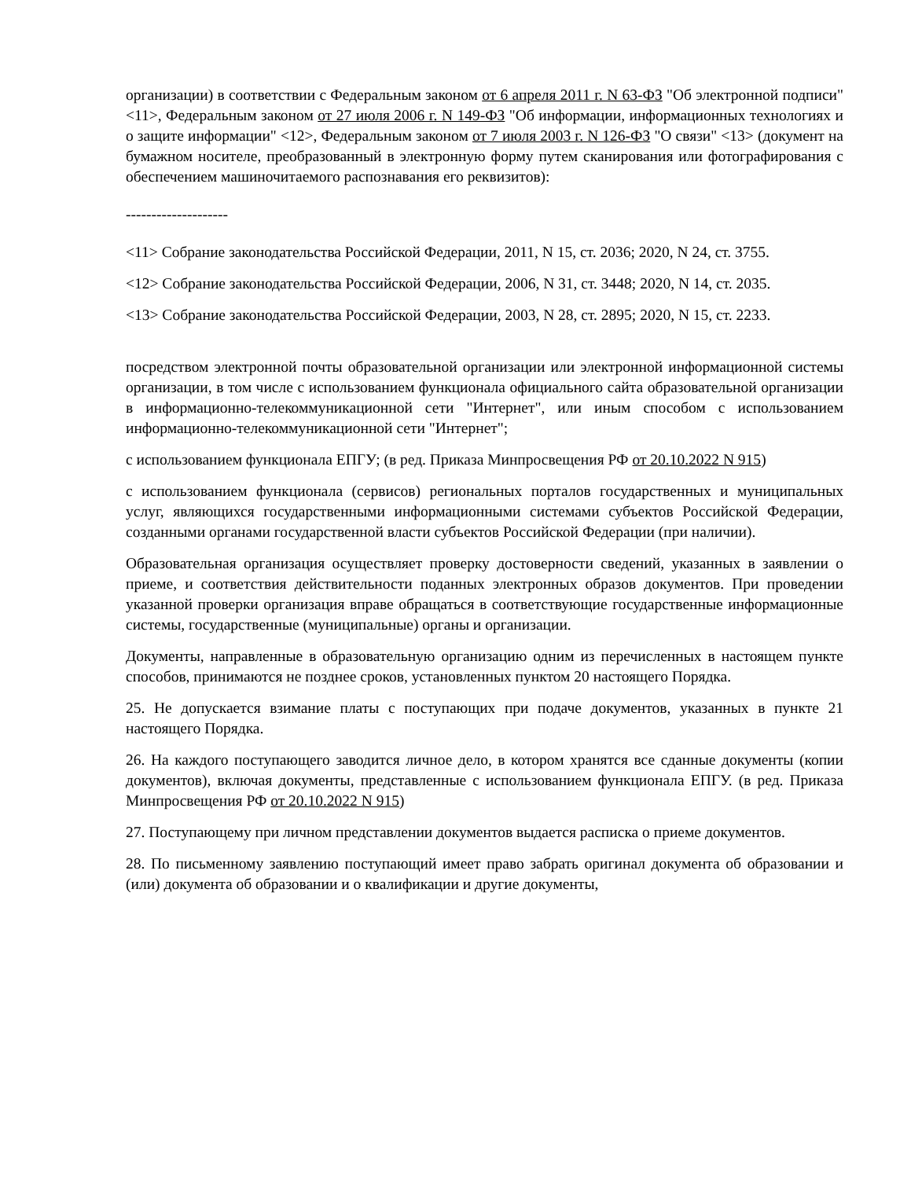организации) в соответствии с Федеральным законом от 6 апреля 2011 г. N 63-ФЗ "Об электронной подписи" <11>, Федеральным законом от 27 июля 2006 г. N 149-ФЗ "Об информации, информационных технологиях и о защите информации" <12>, Федеральным законом от 7 июля 2003 г. N 126-ФЗ "О связи" <13> (документ на бумажном носителе, преобразованный в электронную форму путем сканирования или фотографирования с обеспечением машиночитаемого распознавания его реквизитов):
--------------------
<11> Собрание законодательства Российской Федерации, 2011, N 15, ст. 2036; 2020, N 24, ст. 3755.
<12> Собрание законодательства Российской Федерации, 2006, N 31, ст. 3448; 2020, N 14, ст. 2035.
<13> Собрание законодательства Российской Федерации, 2003, N 28, ст. 2895; 2020, N 15, ст. 2233.
посредством электронной почты образовательной организации или электронной информационной системы организации, в том числе с использованием функционала официального сайта образовательной организации в информационно-телекоммуникационной сети "Интернет", или иным способом с использованием информационно-телекоммуникационной сети "Интернет";
с использованием функционала ЕПГУ; (в ред. Приказа Минпросвещения РФ от 20.10.2022 N 915)
с использованием функционала (сервисов) региональных порталов государственных и муниципальных услуг, являющихся государственными информационными системами субъектов Российской Федерации, созданными органами государственной власти субъектов Российской Федерации (при наличии).
Образовательная организация осуществляет проверку достоверности сведений, указанных в заявлении о приеме, и соответствия действительности поданных электронных образов документов. При проведении указанной проверки организация вправе обращаться в соответствующие государственные информационные системы, государственные (муниципальные) органы и организации.
Документы, направленные в образовательную организацию одним из перечисленных в настоящем пункте способов, принимаются не позднее сроков, установленных пунктом 20 настоящего Порядка.
25. Не допускается взимание платы с поступающих при подаче документов, указанных в пункте 21 настоящего Порядка.
26. На каждого поступающего заводится личное дело, в котором хранятся все сданные документы (копии документов), включая документы, представленные с использованием функционала ЕПГУ. (в ред. Приказа Минпросвещения РФ от 20.10.2022 N 915)
27. Поступающему при личном представлении документов выдается расписка о приеме документов.
28. По письменному заявлению поступающий имеет право забрать оригинал документа об образовании и (или) документа об образовании и о квалификации и другие документы,